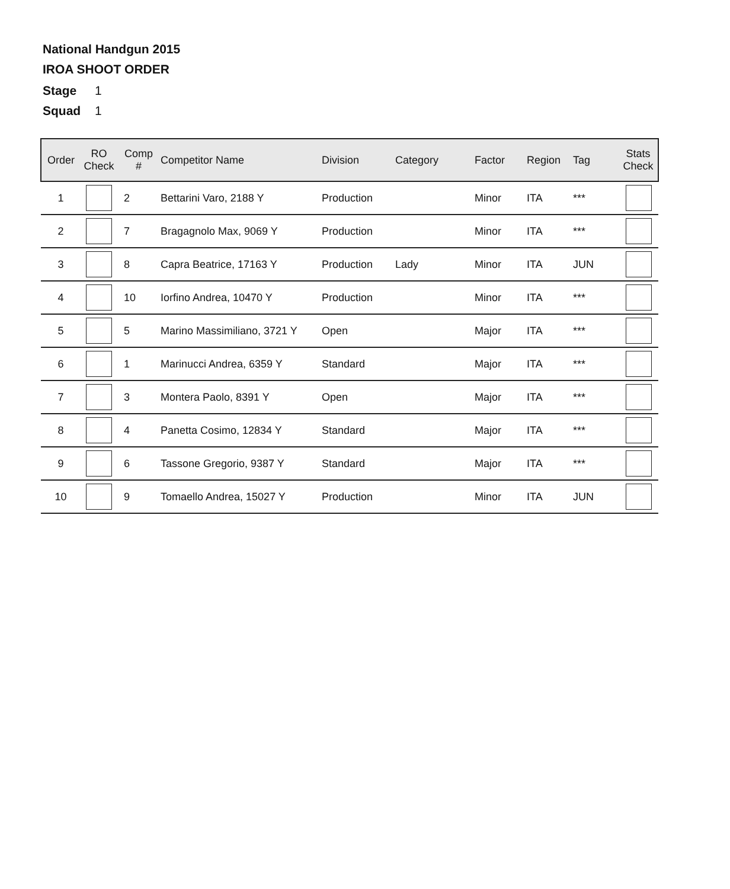National Handgun 2015
IROA SHOOT ORDER
Stage 1
Squad 1
| Order | RO Check | Comp # | Competitor Name | Division | Category | Factor | Region | Tag | Stats Check |
| --- | --- | --- | --- | --- | --- | --- | --- | --- | --- |
| 1 | | 2 | Bettarini Varo, 2188 Y | Production | | Minor | ITA | *** | |
| 2 | | 7 | Bragagnolo Max, 9069 Y | Production | | Minor | ITA | *** | |
| 3 | | 8 | Capra Beatrice, 17163 Y | Production | Lady | Minor | ITA | JUN | |
| 4 | | 10 | Iorfino Andrea, 10470 Y | Production | | Minor | ITA | *** | |
| 5 | | 5 | Marino Massimiliano, 3721 Y | Open | | Major | ITA | *** | |
| 6 | | 1 | Marinucci Andrea, 6359 Y | Standard | | Major | ITA | *** | |
| 7 | | 3 | Montera Paolo, 8391 Y | Open | | Major | ITA | *** | |
| 8 | | 4 | Panetta Cosimo, 12834 Y | Standard | | Major | ITA | *** | |
| 9 | | 6 | Tassone Gregorio, 9387 Y | Standard | | Major | ITA | *** | |
| 10 | | 9 | Tomaello Andrea, 15027 Y | Production | | Minor | ITA | JUN | |